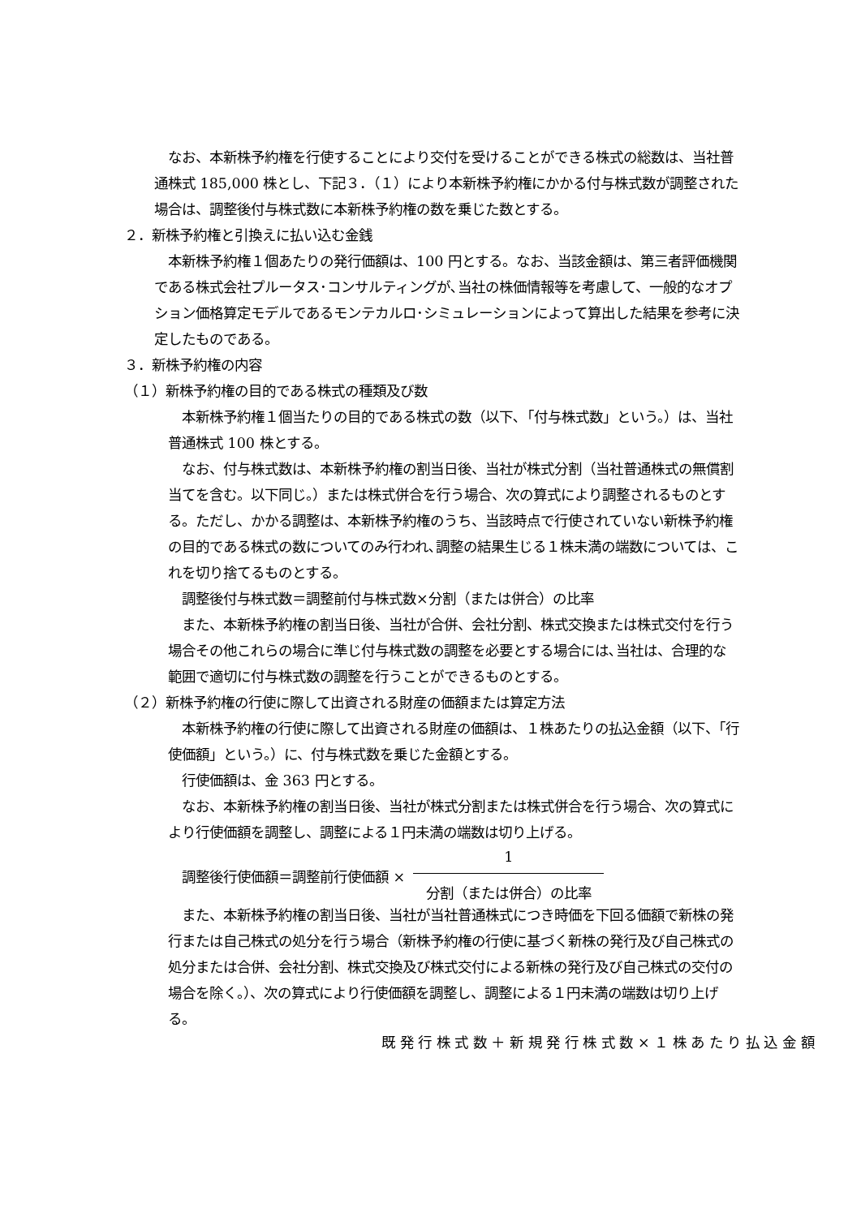なお、本新株予約権を行使することにより交付を受けることができる株式の総数は、当社普通株式 185,000 株とし、下記３．（１）により本新株予約権にかかる付与株式数が調整された場合は、調整後付与株式数に本新株予約権の数を乗じた数とする。
２．新株予約権と引換えに払い込む金銭
本新株予約権１個あたりの発行価額は、100 円とする。なお、当該金額は、第三者評価機関である株式会社プルータス･コンサルティングが､当社の株価情報等を考慮して、一般的なオプション価格算定モデルであるモンテカルロ･シミュレーションによって算出した結果を参考に決定したものである。
３．新株予約権の内容
（１）新株予約権の目的である株式の種類及び数
本新株予約権１個当たりの目的である株式の数（以下､「付与株式数」という。）は、当社普通株式 100 株とする。
なお、付与株式数は、本新株予約権の割当日後、当社が株式分割（当社普通株式の無償割当てを含む。以下同じ。）または株式併合を行う場合、次の算式により調整されるものとする。ただし、かかる調整は、本新株予約権のうち、当該時点で行使されていない新株予約権の目的である株式の数についてのみ行われ､調整の結果生じる１株未満の端数については、これを切り捨てるものとする。
調整後付与株式数＝調整前付与株式数×分割（または併合）の比率
また、本新株予約権の割当日後、当社が合併、会社分割、株式交換または株式交付を行う場合その他これらの場合に準じ付与株式数の調整を必要とする場合には､当社は、合理的な範囲で適切に付与株式数の調整を行うことができるものとする。
（２）新株予約権の行使に際して出資される財産の価額または算定方法
本新株予約権の行使に際して出資される財産の価額は、１株あたりの払込金額（以下、「行使価額」という。）に、付与株式数を乗じた金額とする。
行使価額は、金 363 円とする。
なお、本新株予約権の割当日後、当社が株式分割または株式併合を行う場合、次の算式により行使価額を調整し、調整による１円未満の端数は切り上げる。
調整後行使価額＝調整前行使価額 ×
1
分割（または併合）の比率
また、本新株予約権の割当日後、当社が当社普通株式につき時価を下回る価額で新株の発行または自己株式の処分を行う場合（新株予約権の行使に基づく新株の発行及び自己株式の処分または合併、会社分割、株式交換及び株式交付による新株の発行及び自己株式の交付の場合を除く。）、次の算式により行使価額を調整し、調整による１円未満の端数は切り上げる。
既 発 行 株 式 数 ＋ 新 規 発 行 株 式 数 × １ 株 あ た り 払 込 金 額